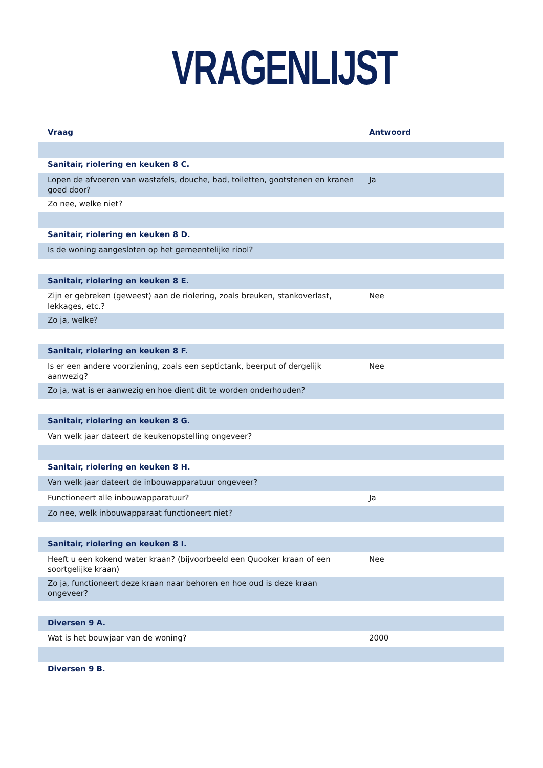VRAGENLIJST
| Vraag | Antwoord |
| --- | --- |
| Sanitair, riolering en keuken 8 C. | |
| Lopen de afvoeren van wastafels, douche, bad, toiletten, gootstenen en kranen goed door? | Ja |
| Zo nee, welke niet? | |
| Sanitair, riolering en keuken 8 D. | |
| Is de woning aangesloten op het gemeentelijke riool? | |
| Sanitair, riolering en keuken 8 E. | |
| Zijn er gebreken (geweest) aan de riolering, zoals breuken, stankoverlast, lekkages, etc.? | Nee |
| Zo ja, welke? | |
| Sanitair, riolering en keuken 8 F. | |
| Is er een andere voorziening, zoals een septictank, beerput of dergelijk aanwezig? | Nee |
| Zo ja, wat is er aanwezig en hoe dient dit te worden onderhouden? | |
| Sanitair, riolering en keuken 8 G. | |
| Van welk jaar dateert de keukenopstelling ongeveer? | |
| Sanitair, riolering en keuken 8 H. | |
| Van welk jaar dateert de inbouwapparatuur ongeveer? | |
| Functioneert alle inbouwapparatuur? | Ja |
| Zo nee, welk inbouwapparaat functioneert niet? | |
| Sanitair, riolering en keuken 8 I. | |
| Heeft u een kokend water kraan? (bijvoorbeeld een Quooker kraan of een soortgelijke kraan) | Nee |
| Zo ja, functioneert deze kraan naar behoren en hoe oud is deze kraan ongeveer? | |
| Diversen 9 A. | |
| Wat is het bouwjaar van de woning? | 2000 |
| Diversen 9 B. | |